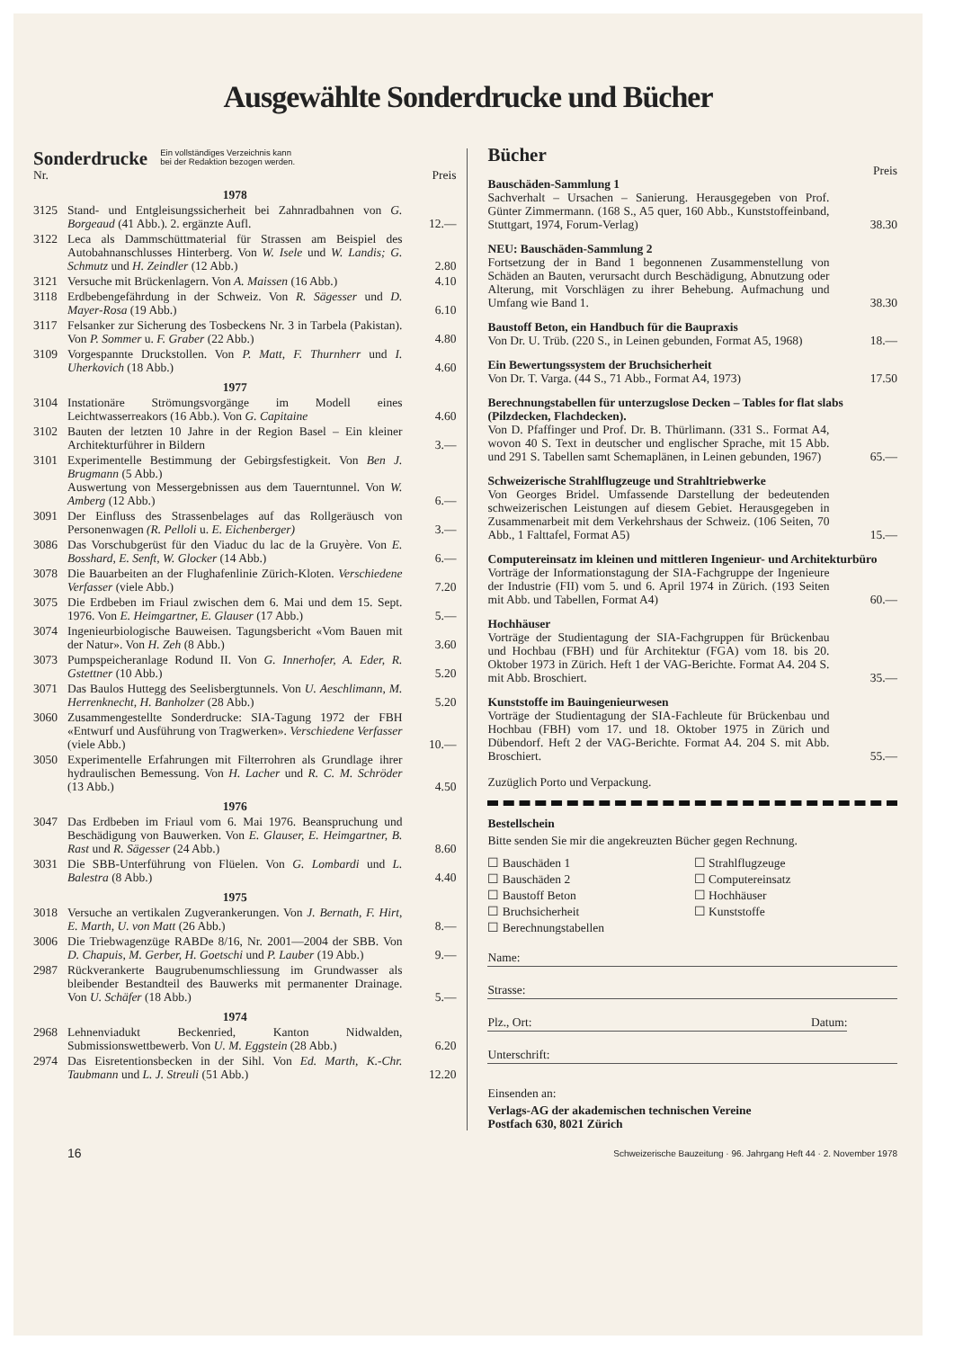Ausgewählte Sonderdrucke und Bücher
Sonderdrucke
Ein vollständiges Verzeichnis kann
bei der Redaktion bezogen werden.
| Nr. | | Preis |
| | 1978 | |
| 3125 | Stand- und Entgleisungssicherheit bei Zahnradbahnen von G. Borgeaud (41 Abb.). 2. ergänzte Aufl. | 12.— |
| 3122 | Leca als Dammschüttmaterial für Strassen am Beispiel des Autobahnanschlusses Hinterberg. Von W. Isele und W. Landis; G. Schmutz und H. Zeindler (12 Abb.) | 2.80 |
| 3121 | Versuche mit Brückenlagern. Von A. Maissen (16 Abb.) | 4.10 |
| 3118 | Erdbebengefährdung in der Schweiz. Von R. Sägesser und D. Mayer-Rosa (19 Abb.) | 6.10 |
| 3117 | Felsanker zur Sicherung des Tosbeckens Nr. 3 in Tarbela (Pakistan). Von P. Sommer u. F. Graber (22 Abb.) | 4.80 |
| 3109 | Vorgespannte Druckstollen. Von P. Matt, F. Thurnherr und I. Uherkovich (18 Abb.) | 4.60 |
| | 1977 | |
| 3104 | Instationäre Strömungsvorgänge im Modell eines Leichtwasserreakors (16 Abb.). Von G. Capitaine | 4.60 |
| 3102 | Bauten der letzten 10 Jahre in der Region Basel – Ein kleiner Architekturführer in Bildern | 3.— |
| 3101 | Experimentelle Bestimmung der Gebirgsfestigkeit. Von Ben J. Brugmann (5 Abb.) Auswertung von Messergebnissen aus dem Tauerntunnel. Von W. Amberg (12 Abb.) | 6.— |
| 3091 | Der Einfluss des Strassenbelages auf das Rollgeräusch von Personenwagen (R. Pelloli u. E. Eichenberger) | 3.— |
| 3086 | Das Vorschubgerüst für den Viaduc du lac de la Gruyère. Von E. Bosshard, E. Senft, W. Glocker (14 Abb.) | 6.— |
| 3078 | Die Bauarbeiten an der Flughafenlinie Zürich-Kloten. Verschiedene Verfasser (viele Abb.) | 7.20 |
| 3075 | Die Erdbeben im Friaul zwischen dem 6. Mai und dem 15. Sept. 1976. Von E. Heimgartner, E. Glauser (17 Abb.) | 5.— |
| 3074 | Ingenieurbiologische Bauweisen. Tagungsbericht «Vom Bauen mit der Natur». Von H. Zeh (8 Abb.) | 3.60 |
| 3073 | Pumpspeicheranlage Rodund II. Von G. Innerhofer, A. Eder, R. Gstettner (10 Abb.) | 5.20 |
| 3071 | Das Baulos Huttegg des Seelisbergtunnels. Von U. Aeschlimann, M. Herrenknecht, H. Banholzer (28 Abb.) | 5.20 |
| 3060 | Zusammengestellte Sonderdrucke: SIA-Tagung 1972 der FBH «Entwurf und Ausführung von Tragwerken». Verschiedene Verfasser (viele Abb.) | 10.— |
| 3050 | Experimentelle Erfahrungen mit Filterrohren als Grundlage ihrer hydraulischen Bemessung. Von H. Lacher und R. C. M. Schröder (13 Abb.) | 4.50 |
| | 1976 | |
| 3047 | Das Erdbeben im Friaul vom 6. Mai 1976. Beanspruchung und Beschädigung von Bauwerken. Von E. Glauser, E. Heimgartner, B. Rast und R. Sägesser (24 Abb.) | 8.60 |
| 3031 | Die SBB-Unterführung von Flüelen. Von G. Lombardi und L. Balestra (8 Abb.) | 4.40 |
| | 1975 | |
| 3018 | Versuche an vertikalen Zugverankerungen. Von J. Bernath, F. Hirt, E. Marth, U. von Matt (26 Abb.) | 8.— |
| 3006 | Die Triebwagenzüge RABDe 8/16, Nr. 2001—2004 der SBB. Von D. Chapuis, M. Gerber, H. Goetschi und P. Lauber (19 Abb.) | 9.— |
| 2987 | Rückverankerte Baugrubenumschliessung im Grundwasser als bleibender Bestandteil des Bauwerks mit permanenter Drainage. Von U. Schäfer (18 Abb.) | 5.— |
| | 1974 | |
| 2968 | Lehnenviadukt Beckenried, Kanton Nidwalden, Submissionswettbewerb. Von U. M. Eggstein (28 Abb.) | 6.20 |
| 2974 | Das Eisretentionsbecken in der Sihl. Von Ed. Marth, K.-Chr. Taubmann und L. J. Streuli (51 Abb.) | 12.20 |
Bücher
Preis
Bauschäden-Sammlung 1
Sachverhalt – Ursachen – Sanierung. Herausgegeben von Prof. Günter Zimmermann. (168 S., A5 quer, 160 Abb., Kunststoffeinband, Stuttgart, 1974, Forum-Verlag)
38.30
NEU: Bauschäden-Sammlung 2
Fortsetzung der in Band 1 begonnenen Zusammenstellung von Schäden an Bauten, verursacht durch Beschädigung, Abnutzung oder Alterung, mit Vorschlägen zu ihrer Behebung. Aufmachung und Umfang wie Band 1.
38.30
Baustoff Beton, ein Handbuch für die Baupraxis
Von Dr. U. Trüb. (220 S., in Leinen gebunden, Format A5, 1968)
18.—
Ein Bewertungssystem der Bruchsicherheit
Von Dr. T. Varga. (44 S., 71 Abb., Format A4, 1973)
17.50
Berechnungstabellen für unterzugslose Decken – Tables for flat slabs (Pilzdecken, Flachdecken).
Von D. Pfaffinger und Prof. Dr. B. Thürlimann. (331 S.. Format A4, wovon 40 S. Text in deutscher und englischer Sprache, mit 15 Abb. und 291 S. Tabellen samt Schemaplänen, in Leinen gebunden, 1967)
65.—
Schweizerische Strahlflugzeuge und Strahltriebwerke
Von Georges Bridel. Umfassende Darstellung der bedeutenden schweizerischen Leistungen auf diesem Gebiet. Herausgegeben in Zusammenarbeit mit dem Verkehrshaus der Schweiz. (106 Seiten, 70 Abb., 1 Falttafel, Format A5)
15.—
Computereinsatz im kleinen und mittleren Ingenieur- und Architekturbüro
Vorträge der Informationstagung der SIA-Fachgruppe der Ingenieure der Industrie (FII) vom 5. und 6. April 1974 in Zürich. (193 Seiten mit Abb. und Tabellen, Format A4)
60.—
Hochhäuser
Vorträge der Studientagung der SIA-Fachgruppen für Brückenbau und Hochbau (FBH) und für Architektur (FGA) vom 18. bis 20. Oktober 1973 in Zürich. Heft 1 der VAG-Berichte. Format A4. 204 S. mit Abb. Broschiert.
35.—
Kunststoffe im Bauingenieurwesen
Vorträge der Studientagung der SIA-Fachleute für Brückenbau und Hochbau (FBH) vom 17. und 18. Oktober 1975 in Zürich und Dübendorf. Heft 2 der VAG-Berichte. Format A4. 204 S. mit Abb. Broschiert.
55.—
Zuzüglich Porto und Verpackung.
Bestellschein
Bitte senden Sie mir die angekreuzten Bücher gegen Rechnung.
☐ Bauschäden 1
☐ Strahlflugzeuge
☐ Bauschäden 2
☐ Computereinsatz
☐ Baustoff Beton
☐ Hochhäuser
☐ Bruchsicherheit
☐ Kunststoffe
☐ Berechnungstabellen
Name:
Strasse:
Plz., Ort: Datum:
Unterschrift:
Einsenden an:
Verlags-AG der akademischen technischen Vereine
Postfach 630, 8021 Zürich
16 Schweizerische Bauzeitung · 96. Jahrgang Heft 44 · 2. November 1978